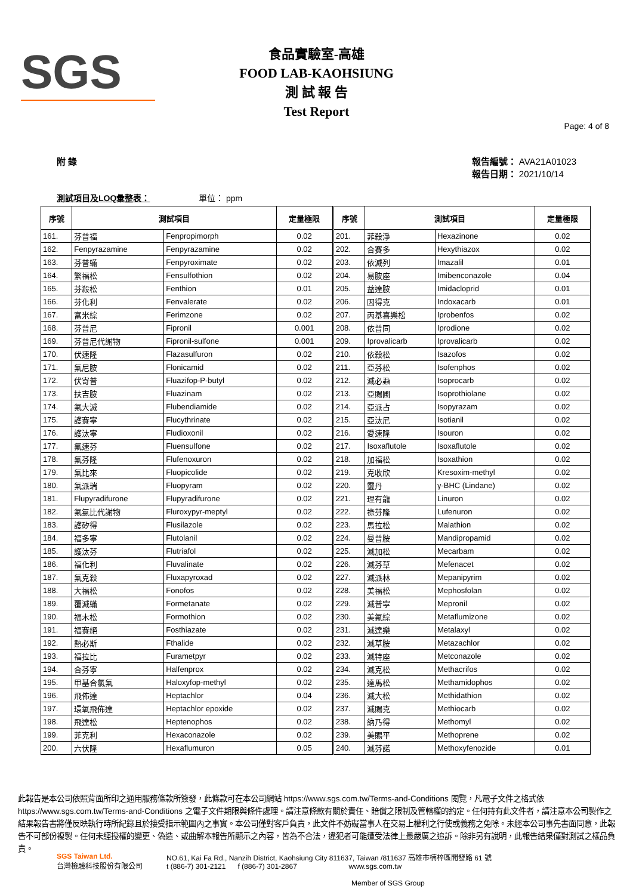SGS
食品實驗室-高雄
FOOD LAB-KAOHSIUNG
測 試 報 告
Test Report
Page: 4 of 8
附 錄 報告編號： AVA21A01023
報告日期： 2021/10/14
測試項目及LOQ彙整表： 單位： ppm
| 序號 | 測試項目 | | 定量極限 | 序號 | 測試項目 | | 定量極限 |
| --- | --- | --- | --- | --- | --- | --- | --- |
| 161. | 芬普福 | Fenpropimorph | 0.02 | 201. | 菲殺淨 | Hexazinone | 0.02 |
| 162. | Fenpyrazamine | Fenpyrazamine | 0.02 | 202. | 合賽多 | Hexythiazox | 0.02 |
| 163. | 芬普蟎 | Fenpyroximate | 0.02 | 203. | 依滅列 | Imazalil | 0.01 |
| 164. | 繁福松 | Fensulfothion | 0.02 | 204. | 易胺座 | Imibenconazole | 0.04 |
| 165. | 芬殺松 | Fenthion | 0.01 | 205. | 益達胺 | Imidacloprid | 0.01 |
| 166. | 芬化利 | Fenvalerate | 0.02 | 206. | 因得克 | Indoxacarb | 0.01 |
| 167. | 富米綜 | Ferimzone | 0.02 | 207. | 丙基喜樂松 | Iprobenfos | 0.02 |
| 168. | 芬普尼 | Fipronil | 0.001 | 208. | 依普同 | Iprodione | 0.02 |
| 169. | 芬普尼代謝物 | Fipronil-sulfone | 0.001 | 209. | Iprovalicarb | Iprovalicarb | 0.02 |
| 170. | 伏速隆 | Flazasulfuron | 0.02 | 210. | 依殺松 | Isazofos | 0.02 |
| 171. | 氟尼胺 | Flonicamid | 0.02 | 211. | 亞芬松 | Isofenphos | 0.02 |
| 172. | 伏寄普 | Fluazifop-P-butyl | 0.02 | 212. | 滅必蝨 | Isoprocarb | 0.02 |
| 173. | 扶吉胺 | Fluazinam | 0.02 | 213. | 亞賜圃 | Isoprothiolane | 0.02 |
| 174. | 氟大滅 | Flubendiamide | 0.02 | 214. | 亞派占 | Isopyrazam | 0.02 |
| 175. | 護賽寧 | Flucythrinate | 0.02 | 215. | 亞汰尼 | Isotianil | 0.02 |
| 176. | 護汰寧 | Fludioxonil | 0.02 | 216. | 愛速隆 | Isouron | 0.02 |
| 177. | 氟速芬 | Fluensulfone | 0.02 | 217. | Isoxaflutole | Isoxaflutole | 0.02 |
| 178. | 氟芬隆 | Flufenoxuron | 0.02 | 218. | 加福松 | Isoxathion | 0.02 |
| 179. | 氟比來 | Fluopicolide | 0.02 | 219. | 克收欣 | Kresoxim-methyl | 0.02 |
| 180. | 氟派瑞 | Fluopyram | 0.02 | 220. | 靈丹 | γ-BHC (Lindane) | 0.02 |
| 181. | Flupyradifurone | Flupyradifurone | 0.02 | 221. | 理有龍 | Linuron | 0.02 |
| 182. | 氟氯比代謝物 | Fluroxypyr-meptyl | 0.02 | 222. | 祿芬隆 | Lufenuron | 0.02 |
| 183. | 護矽得 | Flusilazole | 0.02 | 223. | 馬拉松 | Malathion | 0.02 |
| 184. | 福多寧 | Flutolanil | 0.02 | 224. | 曼普胺 | Mandipropamid | 0.02 |
| 185. | 護汰芬 | Flutriafol | 0.02 | 225. | 滅加松 | Mecarbam | 0.02 |
| 186. | 福化利 | Fluvalinate | 0.02 | 226. | 滅芬草 | Mefenacet | 0.02 |
| 187. | 氟克殺 | Fluxapyroxad | 0.02 | 227. | 滅派林 | Mepanipyrim | 0.02 |
| 188. | 大福松 | Fonofos | 0.02 | 228. | 美福松 | Mephosfolan | 0.02 |
| 189. | 覆滅蟎 | Formetanate | 0.02 | 229. | 滅普寧 | Mepronil | 0.02 |
| 190. | 福木松 | Formothion | 0.02 | 230. | 美氟綜 | Metaflumizone | 0.02 |
| 191. | 福賽絕 | Fosthiazate | 0.02 | 231. | 滅達樂 | Metalaxyl | 0.02 |
| 192. | 熱必斯 | Fthalide | 0.02 | 232. | 滅草胺 | Metazachlor | 0.02 |
| 193. | 福拉比 | Furametpyr | 0.02 | 233. | 滅特座 | Metconazole | 0.02 |
| 194. | 合芬寧 | Halfenprox | 0.02 | 234. | 滅克松 | Methacrifos | 0.02 |
| 195. | 甲基合氯氟 | Haloxyfop-methyl | 0.02 | 235. | 達馬松 | Methamidophos | 0.02 |
| 196. | 飛佈達 | Heptachlor | 0.04 | 236. | 滅大松 | Methidathion | 0.02 |
| 197. | 環氧飛佈達 | Heptachlor epoxide | 0.02 | 237. | 滅賜克 | Methiocarb | 0.02 |
| 198. | 飛達松 | Heptenophos | 0.02 | 238. | 納乃得 | Methomyl | 0.02 |
| 199. | 菲克利 | Hexaconazole | 0.02 | 239. | 美賜平 | Methoprene | 0.02 |
| 200. | 六伏隆 | Hexaflumuron | 0.05 | 240. | 滅芬諾 | Methoxyfenozide | 0.01 |
此報告是本公司依照背面所印之通用服務條款所簽發，此條款可在本公司網站 https://www.sgs.com.tw/Terms-and-Conditions 閱覽，凡電子文件之格式依 https://www.sgs.com.tw/Terms-and-Conditions 之電子文件期限與條件處理。請注意條款有關於責任、賠償之限制及管轄權的約定。任何持有此文件者，請注意本公司製作之結果報告書將僅反映執行時所紀錄且於接受指示範圍內之事實。本公司僅對客戶負責，此文件不妨礙當事人在交易上權利之行使或義務之免除。未經本公司事先書面同意，此報告不可部份複製。任何未經授權的變更、偽造、或曲解本報告所顯示之內容，皆為不合法，違犯者可能遭受法律上最嚴厲之追訴。除非另有說明，此報告結果僅對測試之樣品負責。
SGS Taiwan Ltd.
台灣檢驗科技股份有限公司
NO.61, Kai Fa Rd., Nanzih District, Kaohsiung City 811637, Taiwan /811637 高雄市楠梓區開發路 61 號
t (886-7) 301-2121 f (886-7) 301-2867 www.sgs.com.tw
Member of SGS Group